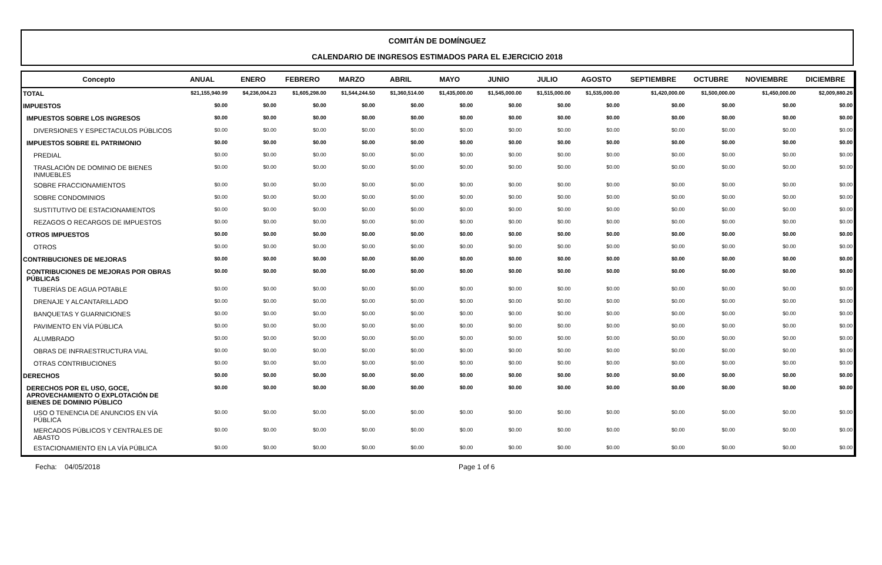COMITÁN DE DOMÍNGUEZ
CALENDARIO DE INGRESOS ESTIMADOS PARA EL EJERCICIO 2018
| Concepto | ANUAL | ENERO | FEBRERO | MARZO | ABRIL | MAYO | JUNIO | JULIO | AGOSTO | SEPTIEMBRE | OCTUBRE | NOVIEMBRE | DICIEMBRE |
| --- | --- | --- | --- | --- | --- | --- | --- | --- | --- | --- | --- | --- | --- |
| TOTAL | $21,155,940.99 | $4,236,004.23 | $1,605,298.00 | $1,544,244.50 | $1,360,514.00 | $1,435,000.00 | $1,545,000.00 | $1,515,000.00 | $1,535,000.00 | $1,420,000.00 | $1,500,000.00 | $1,450,000.00 | $2,009,880.26 |
| IMPUESTOS | $0.00 | $0.00 | $0.00 | $0.00 | $0.00 | $0.00 | $0.00 | $0.00 | $0.00 | $0.00 | $0.00 | $0.00 | $0.00 |
| IMPUESTOS SOBRE LOS INGRESOS | $0.00 | $0.00 | $0.00 | $0.00 | $0.00 | $0.00 | $0.00 | $0.00 | $0.00 | $0.00 | $0.00 | $0.00 | $0.00 |
| DIVERSIONES Y ESPECTACULOS PÚBLICOS | $0.00 | $0.00 | $0.00 | $0.00 | $0.00 | $0.00 | $0.00 | $0.00 | $0.00 | $0.00 | $0.00 | $0.00 | $0.00 |
| IMPUESTOS SOBRE EL PATRIMONIO | $0.00 | $0.00 | $0.00 | $0.00 | $0.00 | $0.00 | $0.00 | $0.00 | $0.00 | $0.00 | $0.00 | $0.00 | $0.00 |
| PREDIAL | $0.00 | $0.00 | $0.00 | $0.00 | $0.00 | $0.00 | $0.00 | $0.00 | $0.00 | $0.00 | $0.00 | $0.00 | $0.00 |
| TRASLACIÓN DE DOMINIO DE BIENES INMUEBLES | $0.00 | $0.00 | $0.00 | $0.00 | $0.00 | $0.00 | $0.00 | $0.00 | $0.00 | $0.00 | $0.00 | $0.00 | $0.00 |
| SOBRE FRACCIONAMIENTOS | $0.00 | $0.00 | $0.00 | $0.00 | $0.00 | $0.00 | $0.00 | $0.00 | $0.00 | $0.00 | $0.00 | $0.00 | $0.00 |
| SOBRE CONDOMINIOS | $0.00 | $0.00 | $0.00 | $0.00 | $0.00 | $0.00 | $0.00 | $0.00 | $0.00 | $0.00 | $0.00 | $0.00 | $0.00 |
| SUSTITUTIVO DE ESTACIONAMIENTOS | $0.00 | $0.00 | $0.00 | $0.00 | $0.00 | $0.00 | $0.00 | $0.00 | $0.00 | $0.00 | $0.00 | $0.00 | $0.00 |
| REZAGOS O RECARGOS DE IMPUESTOS | $0.00 | $0.00 | $0.00 | $0.00 | $0.00 | $0.00 | $0.00 | $0.00 | $0.00 | $0.00 | $0.00 | $0.00 | $0.00 |
| OTROS IMPUESTOS | $0.00 | $0.00 | $0.00 | $0.00 | $0.00 | $0.00 | $0.00 | $0.00 | $0.00 | $0.00 | $0.00 | $0.00 | $0.00 |
| OTROS | $0.00 | $0.00 | $0.00 | $0.00 | $0.00 | $0.00 | $0.00 | $0.00 | $0.00 | $0.00 | $0.00 | $0.00 | $0.00 |
| CONTRIBUCIONES DE MEJORAS | $0.00 | $0.00 | $0.00 | $0.00 | $0.00 | $0.00 | $0.00 | $0.00 | $0.00 | $0.00 | $0.00 | $0.00 | $0.00 |
| CONTRIBUCIONES DE MEJORAS POR OBRAS PÚBLICAS | $0.00 | $0.00 | $0.00 | $0.00 | $0.00 | $0.00 | $0.00 | $0.00 | $0.00 | $0.00 | $0.00 | $0.00 | $0.00 |
| TUBERÍAS DE AGUA POTABLE | $0.00 | $0.00 | $0.00 | $0.00 | $0.00 | $0.00 | $0.00 | $0.00 | $0.00 | $0.00 | $0.00 | $0.00 | $0.00 |
| DRENAJE Y ALCANTARILLADO | $0.00 | $0.00 | $0.00 | $0.00 | $0.00 | $0.00 | $0.00 | $0.00 | $0.00 | $0.00 | $0.00 | $0.00 | $0.00 |
| BANQUETAS Y GUARNICIONES | $0.00 | $0.00 | $0.00 | $0.00 | $0.00 | $0.00 | $0.00 | $0.00 | $0.00 | $0.00 | $0.00 | $0.00 | $0.00 |
| PAVIMENTO EN VÍA PÚBLICA | $0.00 | $0.00 | $0.00 | $0.00 | $0.00 | $0.00 | $0.00 | $0.00 | $0.00 | $0.00 | $0.00 | $0.00 | $0.00 |
| ALUMBRADO | $0.00 | $0.00 | $0.00 | $0.00 | $0.00 | $0.00 | $0.00 | $0.00 | $0.00 | $0.00 | $0.00 | $0.00 | $0.00 |
| OBRAS DE INFRAESTRUCTURA VIAL | $0.00 | $0.00 | $0.00 | $0.00 | $0.00 | $0.00 | $0.00 | $0.00 | $0.00 | $0.00 | $0.00 | $0.00 | $0.00 |
| OTRAS CONTRIBUCIONES | $0.00 | $0.00 | $0.00 | $0.00 | $0.00 | $0.00 | $0.00 | $0.00 | $0.00 | $0.00 | $0.00 | $0.00 | $0.00 |
| DERECHOS | $0.00 | $0.00 | $0.00 | $0.00 | $0.00 | $0.00 | $0.00 | $0.00 | $0.00 | $0.00 | $0.00 | $0.00 | $0.00 |
| DERECHOS POR EL USO, GOCE, APROVECHAMIENTO O EXPLOTACIÓN DE BIENES DE DOMINIO PÚBLICO | $0.00 | $0.00 | $0.00 | $0.00 | $0.00 | $0.00 | $0.00 | $0.00 | $0.00 | $0.00 | $0.00 | $0.00 | $0.00 |
| USO O TENENCIA DE ANUNCIOS EN VÍA PÚBLICA | $0.00 | $0.00 | $0.00 | $0.00 | $0.00 | $0.00 | $0.00 | $0.00 | $0.00 | $0.00 | $0.00 | $0.00 | $0.00 |
| MERCADOS PÚBLICOS Y CENTRALES DE ABASTO | $0.00 | $0.00 | $0.00 | $0.00 | $0.00 | $0.00 | $0.00 | $0.00 | $0.00 | $0.00 | $0.00 | $0.00 | $0.00 |
| ESTACIONAMIENTO EN LA VÍA PÚBLICA | $0.00 | $0.00 | $0.00 | $0.00 | $0.00 | $0.00 | $0.00 | $0.00 | $0.00 | $0.00 | $0.00 | $0.00 | $0.00 |
Fecha: 04/05/2018 Page 1 of 6